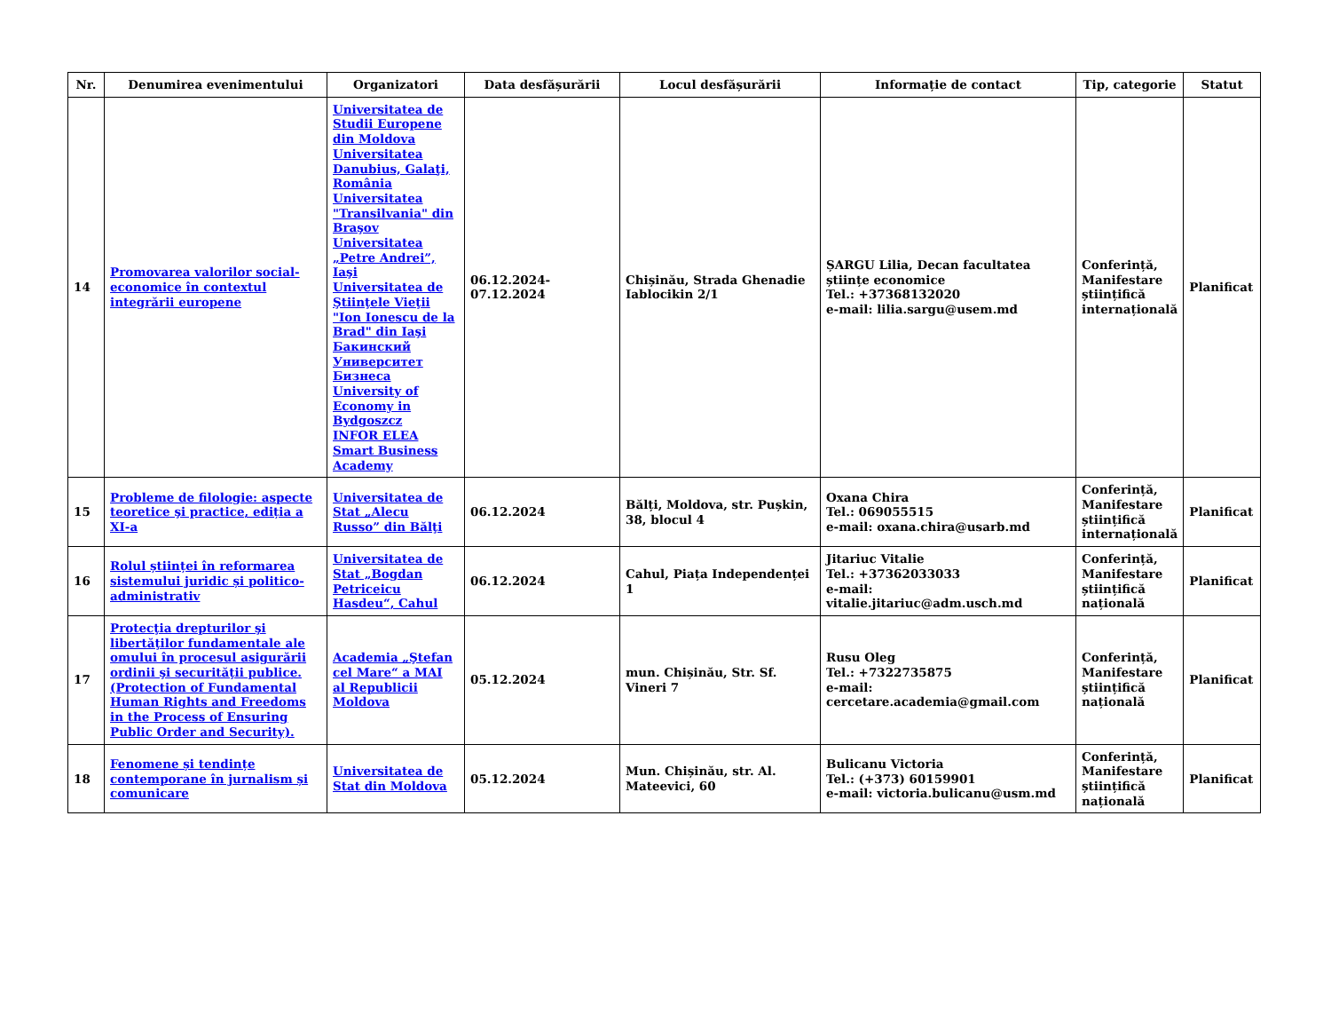| Nr. | Denumirea evenimentului | Organizatori | Data desfășurării | Locul desfășurării | Informație de contact | Tip, categorie | Statut |
| --- | --- | --- | --- | --- | --- | --- | --- |
| 14 | Promovarea valorilor social-economice în contextul integrării europene | Universitatea de Studii Europene din Moldova Universitatea Danubius, Galaţi, România Universitatea "Transilvania" din Braşov Universitatea „Petre Andrei”, Iaşi Universitatea de Ştiinţele Vieţii "Ion Ionescu de la Brad" din Iaşi Бакинский Университет Бизнеса University of Economy in Bydgoszcz INFOR ELEA Smart Business Academy | 06.12.2024-07.12.2024 | Chișinău, Strada Ghenadie Iablocikin 2/1 | ȘARGU Lilia, Decan facultatea științe economice Tel.: +37368132020 e-mail: lilia.sargu@usem.md | Conferință, Manifestare științifică internațională | Planificat |
| 15 | Probleme de filologie: aspecte teoretice şi practice, ediția a XI-a | Universitatea de Stat „Alecu Russo” din Bălţi | 06.12.2024 | Bălți, Moldova, str. Pușkin, 38, blocul 4 | Oxana Chira Tel.: 069055515 e-mail: oxana.chira@usarb.md | Conferință, Manifestare științifică internațională | Planificat |
| 16 | Rolul științei în reformarea sistemului juridic și politico-administrativ | Universitatea de Stat „Bogdan Petriceicu Hasdeu“, Cahul | 06.12.2024 | Cahul, Piața Independenței 1 | Jitariuc Vitalie Tel.: +37362033033 e-mail: vitalie.jitariuc@adm.usch.md | Conferință, Manifestare științifică națională | Planificat |
| 17 | Protecţia drepturilor şi libertăţilor fundamentale ale omului în procesul asigurării ordinii şi securităţii publice. (Protection of Fundamental Human Rights and Freedoms in the Process of Ensuring Public Order and Security). | Academia „Ştefan cel Mare“ a MAI al Republicii Moldova | 05.12.2024 | mun. Chișinău, Str. Sf. Vineri 7 | Rusu Oleg Tel.: +7322735875 e-mail: cercetare.academia@gmail.com | Conferință, Manifestare științifică națională | Planificat |
| 18 | Fenomene și tendințe contemporane în jurnalism și comunicare | Universitatea de Stat din Moldova | 05.12.2024 | Mun. Chișinău, str. Al. Mateevici, 60 | Bulicanu Victoria Tel.: (+373) 60159901 e-mail: victoria.bulicanu@usm.md | Conferință, Manifestare științifică națională | Planificat |